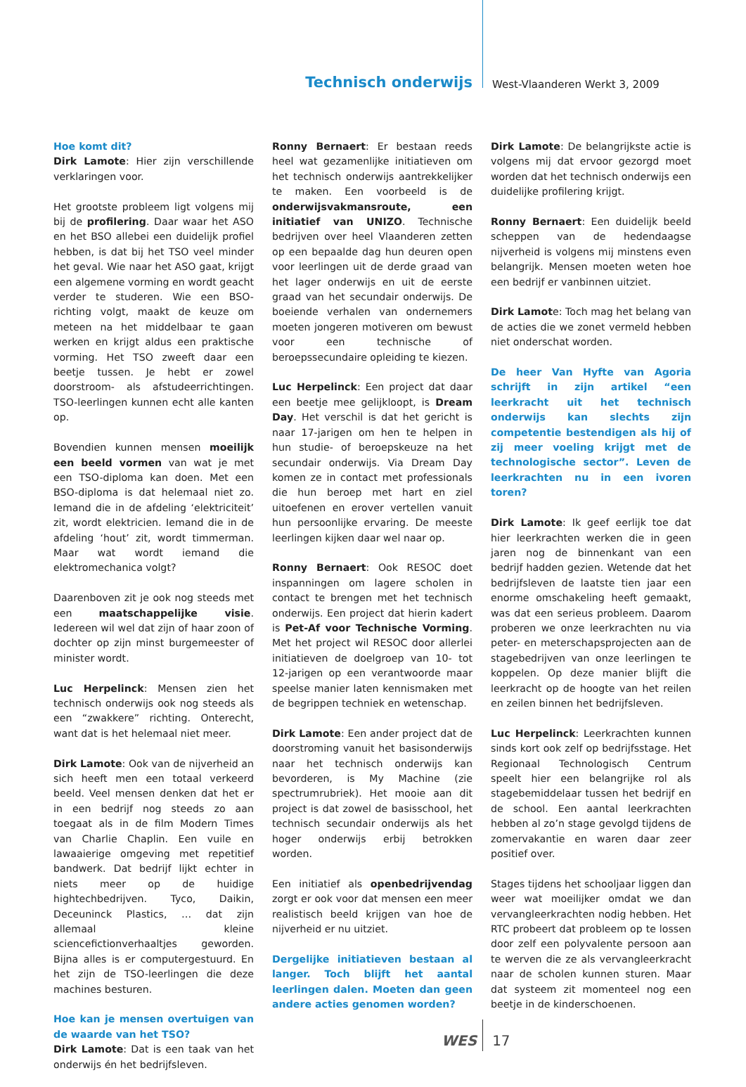Technisch onderwijs
West-Vlaanderen Werkt 3, 2009
Hoe komt dit?
Dirk Lamote: Hier zijn verschillende verklaringen voor.
Het grootste probleem ligt volgens mij bij de profilering. Daar waar het ASO en het BSO allebei een duidelijk profiel hebben, is dat bij het TSO veel minder het geval. Wie naar het ASO gaat, krijgt een algemene vorming en wordt geacht verder te studeren. Wie een BSO-richting volgt, maakt de keuze om meteen na het middelbaar te gaan werken en krijgt aldus een praktische vorming. Het TSO zweeft daar een beetje tussen. Je hebt er zowel doorstroom- als afstudeerrichtingen. TSO-leerlingen kunnen echt alle kanten op.
Bovendien kunnen mensen moeilijk een beeld vormen van wat je met een TSO-diploma kan doen. Met een BSO-diploma is dat helemaal niet zo. Iemand die in de afdeling ‘elektriciteit’ zit, wordt elektricien. Iemand die in de afdeling ‘hout’ zit, wordt timmerman. Maar wat wordt iemand die elektromechanica volgt?
Daarenboven zit je ook nog steeds met een maatschappelijke visie. Iedereen wil wel dat zijn of haar zoon of dochter op zijn minst burgemeester of minister wordt.
Luc Herpelinck: Mensen zien het technisch onderwijs ook nog steeds als een “zwakkere” richting. Onterecht, want dat is het helemaal niet meer.
Dirk Lamote: Ook van de nijverheid an sich heeft men een totaal verkeerd beeld. Veel mensen denken dat het er in een bedrijf nog steeds zo aan toegaat als in de film Modern Times van Charlie Chaplin. Een vuile en lawaaierige omgeving met repetitief bandwerk. Dat bedrijf lijkt echter in niets meer op de huidige hightechbedrijven. Tyco, Daikin, Deceuninck Plastics, … dat zijn allemaal kleine sciencefictionverhaaltjes geworden. Bijna alles is er computergestuurd. En het zijn de TSO-leerlingen die deze machines besturen.
Hoe kan je mensen overtuigen van de waarde van het TSO?
Dirk Lamote: Dat is een taak van het onderwijs én het bedrijfsleven.
Ronny Bernaert: Er bestaan reeds heel wat gezamenlijke initiatieven om het technisch onderwijs aantrekkelijker te maken. Een voorbeeld is de onderwijsvakmansroute, een initiatief van UNIZO. Technische bedrijven over heel Vlaanderen zetten op een bepaalde dag hun deuren open voor leerlingen uit de derde graad van het lager onderwijs en uit de eerste graad van het secundair onderwijs. De boeiende verhalen van ondernemers moeten jongeren motiveren om bewust voor een technische of beroepssecundaire opleiding te kiezen.
Luc Herpelinck: Een project dat daar een beetje mee gelijkloopt, is Dream Day. Het verschil is dat het gericht is naar 17-jarigen om hen te helpen in hun studie- of beroepskeuze na het secundair onderwijs. Via Dream Day komen ze in contact met professionals die hun beroep met hart en ziel uitoefenen en erover vertellen vanuit hun persoonlijke ervaring. De meeste leerlingen kijken daar wel naar op.
Ronny Bernaert: Ook RESOC doet inspanningen om lagere scholen in contact te brengen met het technisch onderwijs. Een project dat hierin kadert is Pet-Af voor Technische Vorming. Met het project wil RESOC door allerlei initiatieven de doelgroep van 10- tot 12-jarigen op een verantwoorde maar speelse manier laten kennismaken met de begrippen techniek en wetenschap.
Dirk Lamote: Een ander project dat de doorstroming vanuit het basisonderwijs naar het technisch onderwijs kan bevorderen, is My Machine (zie spectrumrubriek). Het mooie aan dit project is dat zowel de basisschool, het technisch secundair onderwijs als het hoger onderwijs erbij betrokken worden.
Een initiatief als openbedrijvendag zorgt er ook voor dat mensen een meer realistisch beeld krijgen van hoe de nijverheid er nu uitziet.
Dergelijke initiatieven bestaan al langer. Toch blijft het aantal leerlingen dalen. Moeten dan geen andere acties genomen worden?
Dirk Lamote: De belangrijkste actie is volgens mij dat ervoor gezorgd moet worden dat het technisch onderwijs een duidelijke profilering krijgt.
Ronny Bernaert: Een duidelijk beeld scheppen van de hedendaagse nijverheid is volgens mij minstens even belangrijk. Mensen moeten weten hoe een bedrijf er vanbinnen uitziet.
Dirk Lamote: Toch mag het belang van de acties die we zonet vermeld hebben niet onderschat worden.
De heer Van Hyfte van Agoria schrijft in zijn artikel “een leerkracht uit het technisch onderwijs kan slechts zijn competentie bestendigen als hij of zij meer voeling krijgt met de technologische sector”. Leven de leerkrachten nu in een ivoren toren?
Dirk Lamote: Ik geef eerlijk toe dat hier leerkrachten werken die in geen jaren nog de binnenkant van een bedrijf hadden gezien. Wetende dat het bedrijfsleven de laatste tien jaar een enorme omschakeling heeft gemaakt, was dat een serieus probleem. Daarom proberen we onze leerkrachten nu via peter- en meterschapsprojecten aan de stagebedrijven van onze leerlingen te koppelen. Op deze manier blijft die leerkracht op de hoogte van het reilen en zeilen binnen het bedrijfsleven.
Luc Herpelinck: Leerkrachten kunnen sinds kort ook zelf op bedrijfsstage. Het Regionaal Technologisch Centrum speelt hier een belangrijke rol als stagebemiddelaar tussen het bedrijf en de school. Een aantal leerkrachten hebben al zo’n stage gevolgd tijdens de zomervakantie en waren daar zeer positief over.
Stages tijdens het schooljaar liggen dan weer wat moeilijker omdat we dan vervangleerkrachten nodig hebben. Het RTC probeert dat probleem op te lossen door zelf een polyvalente persoon aan te werven die ze als vervangleerkracht naar de scholen kunnen sturen. Maar dat systeem zit momenteel nog een beetje in de kinderschoenen.
WES 17